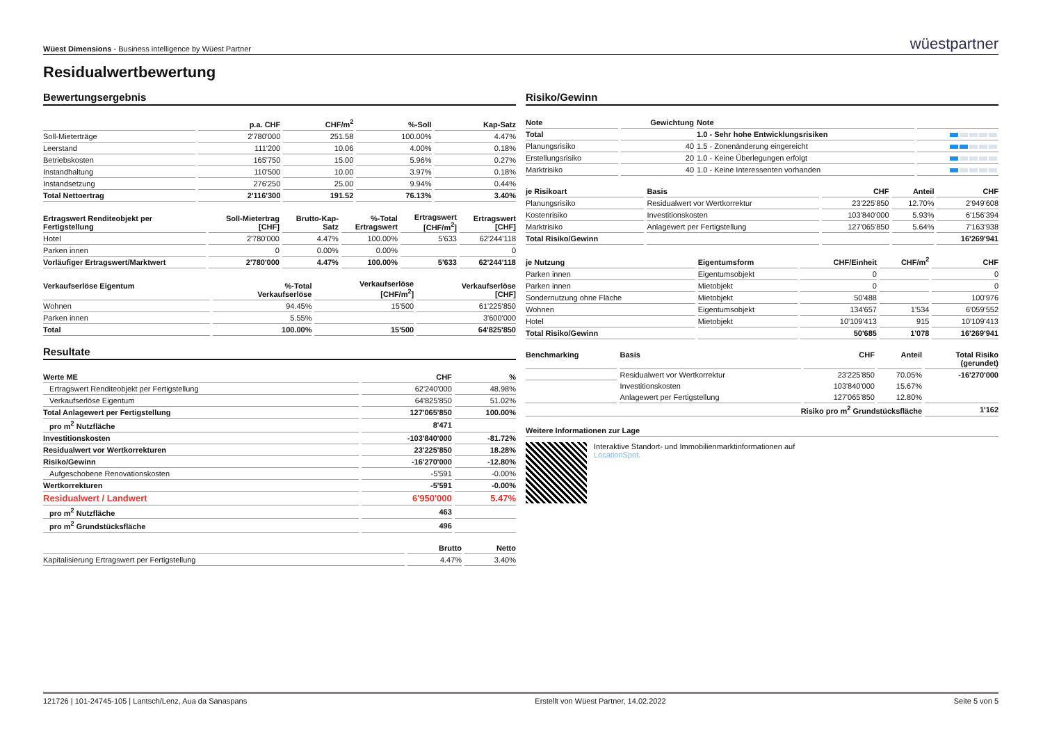Wüest Dimensions - Business intelligence by Wüest Partner
wüestpartner
Residualwertbewertung
Bewertungsergebnis
| | p.a. CHF | CHF/m<sup>2</sup> | %-Soll | Kap-Satz |
| --- | --- | --- | --- | --- |
| Soll-Mieterträge | 2'780'000 | 251.58 | 100.00% | 4.47% |
| Leerstand | 111'200 | 10.06 | 4.00% | 0.18% |
| Betriebskosten | 165'750 | 15.00 | 5.96% | 0.27% |
| Instandhaltung | 110'500 | 10.00 | 3.97% | 0.18% |
| Instandsetzung | 276'250 | 25.00 | 9.94% | 0.44% |
| Total Nettoertrag | 2'116'300 | 191.52 | 76.13% | 3.40% |
| Ertragswert Renditeobjekt per Fertigstellung | Soll-Mietertrag [CHF] | Brutto-Kap- Satz | %-Total Ertragswert | Ertragswert [CHF/m<sup>2</sup>] | Ertragswert [CHF] |
| --- | --- | --- | --- | --- | --- |
| Hotel | 2'780'000 | 4.47% | 100.00% | 5'633 | 62'244'118 |
| Parken innen | 0 | 0.00% | 0.00% | | 0 |
| Vorläufiger Ertragswert/Marktwert | 2'780'000 | 4.47% | 100.00% | 5'633 | 62'244'118 |
| Verkaufserlöse Eigentum | %-Total Verkaufserlöse | Verkaufserlöse [CHF/m<sup>2</sup>] | Verkaufserlöse [CHF] |
| --- | --- | --- | --- |
| Wohnen | 94.45% | 15'500 | 61'225'850 |
| Parken innen | 5.55% | | 3'600'000 |
| Total | 100.00% | 15'500 | 64'825'850 |
Resultate
| Werte ME | CHF | % |
| --- | --- | --- |
| Ertragswert Renditeobjekt per Fertigstellung | 62'240'000 | 48.98% |
| Verkaufserlöse Eigentum | 64'825'850 | 51.02% |
| Total Anlagewert per Fertigstellung | 127'065'850 | 100.00% |
| pro m<sup>2</sup> Nutzfläche | 8'471 | |
| Investitionskosten | -103'840'000 | -81.72% |
| Residualwert vor Wertkorrekturen | 23'225'850 | 18.28% |
| Risiko/Gewinn | -16'270'000 | -12.80% |
| Aufgeschobene Renovationskosten | -5'591 | -0.00% |
| Wertkorrekturen | -5'591 | -0.00% |
| Residualwert / Landwert | 6'950'000 | 5.47% |
| pro m<sup>2</sup> Nutzfläche | 463 | |
| pro m<sup>2</sup> Grundstücksfläche | 496 | |
| | Brutto | Netto |
| --- | --- | --- |
| Kapitalisierung Ertragswert per Fertigstellung | 4.47% | 3.40% |
Risiko/Gewinn
| Note | Gewichtung | Note | |
| --- | --- | --- | --- |
| Total | | 1.0 - Sehr hohe Entwicklungsrisiken | |
| Planungsrisiko | 40 | 1.5 - Zonenänderung eingereicht | |
| Erstellungsrisiko | 20 | 1.0 - Keine Überlegungen erfolgt | |
| Marktrisiko | 40 | 1.0 - Keine Interessenten vorhanden | |
| je Risikoart | Basis | CHF | Anteil | CHF |
| --- | --- | --- | --- | --- |
| Planungsrisiko | Residualwert vor Wertkorrektur | 23'225'850 | 12.70% | 2'949'608 |
| Kostenrisiko | Investitionskosten | 103'840'000 | 5.93% | 6'156'394 |
| Marktrisiko | Anlagewert per Fertigstellung | 127'065'850 | 5.64% | 7'163'938 |
| Total Risiko/Gewinn | | | | 16'269'941 |
| je Nutzung | Eigentumsform | CHF/Einheit | CHF/m<sup>2</sup> | CHF |
| --- | --- | --- | --- | --- |
| Parken innen | Eigentumsobjekt | 0 | | 0 |
| Parken innen | Mietobjekt | 0 | | 0 |
| Sondernutzung ohne Fläche | Mietobjekt | 50'488 | | 100'976 |
| Wohnen | Eigentumsobjekt | 134'657 | 1'534 | 6'059'552 |
| Hotel | Mietobjekt | 10'109'413 | 915 | 10'109'413 |
| Total Risiko/Gewinn | | 50'685 | 1'078 | 16'269'941 |
| Benchmarking | Basis | CHF | Anteil | Total Risiko (gerundet) |
| --- | --- | --- | --- | --- |
| | Residualwert vor Wertkorrektur | 23'225'850 | 70.05% | -16'270'000 |
| | Investitionskosten | 103'840'000 | 15.67% | |
| | Anlagewert per Fertigstellung | 127'065'850 | 12.80% | |
| Risiko pro m<sup>2</sup> Grundstücksfläche | | | | 1'162 |
Weitere Informationen zur Lage
Interaktive Standort- und Immobilienmarktinformationen auf
LocationSpot.
121726 | 101-24745-105 | Lantsch/Lenz, Aua da Sanaspans Erstellt von Wüest Partner, 14.02.2022 Seite 5 von 5